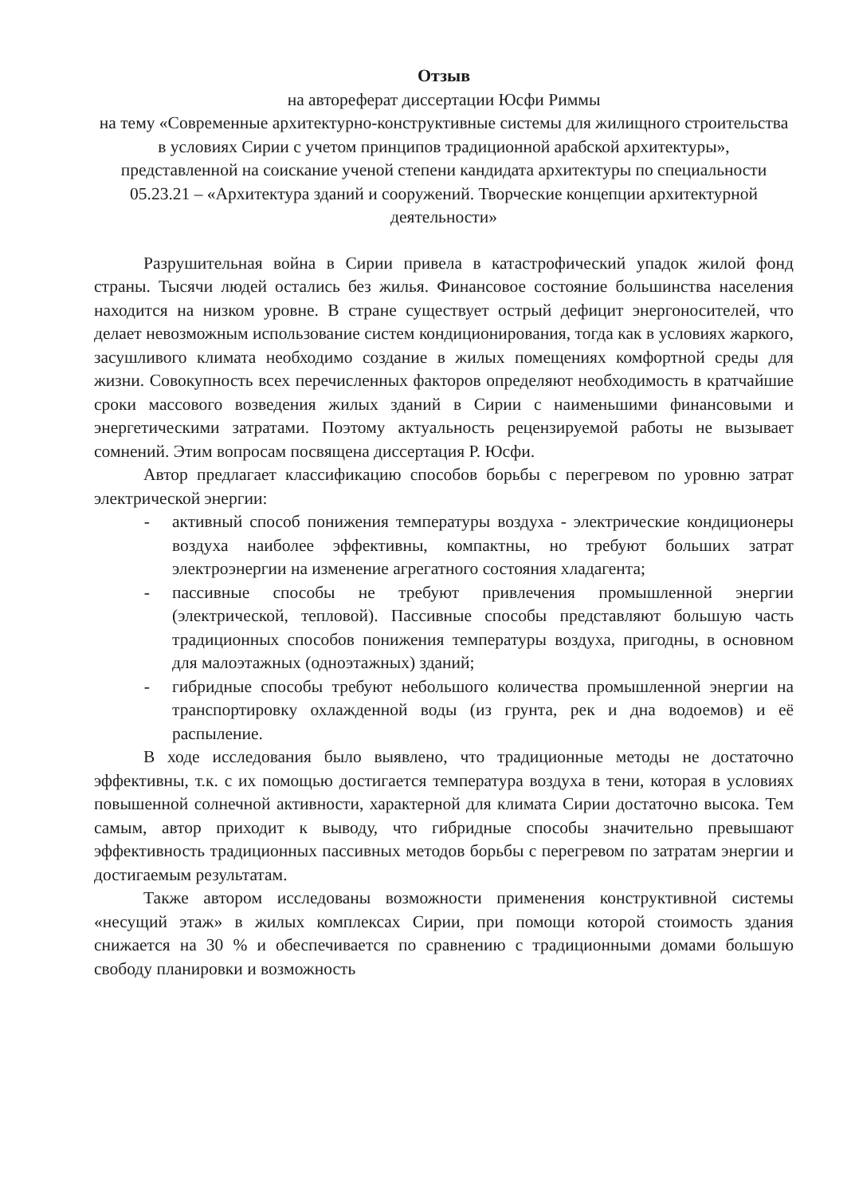Отзыв
на автореферат диссертации Юсфи Риммы
на тему «Современные архитектурно-конструктивные системы для жилищного строительства в условиях Сирии с учетом принципов традиционной арабской архитектуры»,
представленной на соискание ученой степени кандидата архитектуры по специальности 05.23.21 – «Архитектура зданий и сооружений. Творческие концепции архитектурной деятельности»
Разрушительная война в Сирии привела в катастрофический упадок жилой фонд страны. Тысячи людей остались без жилья. Финансовое состояние большинства населения находится на низком уровне. В стране существует острый дефицит энергоносителей, что делает невозможным использование систем кондиционирования, тогда как в условиях жаркого, засушливого климата необходимо создание в жилых помещениях комфортной среды для жизни. Совокупность всех перечисленных факторов определяют необходимость в кратчайшие сроки массового возведения жилых зданий в Сирии с наименьшими финансовыми и энергетическими затратами. Поэтому актуальность рецензируемой работы не вызывает сомнений. Этим вопросам посвящена диссертация Р. Юсфи.
Автор предлагает классификацию способов борьбы с перегревом по уровню затрат электрической энергии:
- активный способ понижения температуры воздуха - электрические кондиционеры воздуха наиболее эффективны, компактны, но требуют больших затрат электроэнергии на изменение агрегатного состояния хладагента;
- пассивные способы не требуют привлечения промышленной энергии (электрической, тепловой). Пассивные способы представляют большую часть традиционных способов понижения температуры воздуха, пригодны, в основном для малоэтажных (одноэтажных) зданий;
- гибридные способы требуют небольшого количества промышленной энергии на транспортировку охлажденной воды (из грунта, рек и дна водоемов) и её распыление.
В ходе исследования было выявлено, что традиционные методы не достаточно эффективны, т.к. с их помощью достигается температура воздуха в тени, которая в условиях повышенной солнечной активности, характерной для климата Сирии достаточно высока. Тем самым, автор приходит к выводу, что гибридные способы значительно превышают эффективность традиционных пассивных методов борьбы с перегревом по затратам энергии и достигаемым результатам.
Также автором исследованы возможности применения конструктивной системы «несущий этаж» в жилых комплексах Сирии, при помощи которой стоимость здания снижается на 30 % и обеспечивается по сравнению с традиционными домами большую свободу планировки и возможность